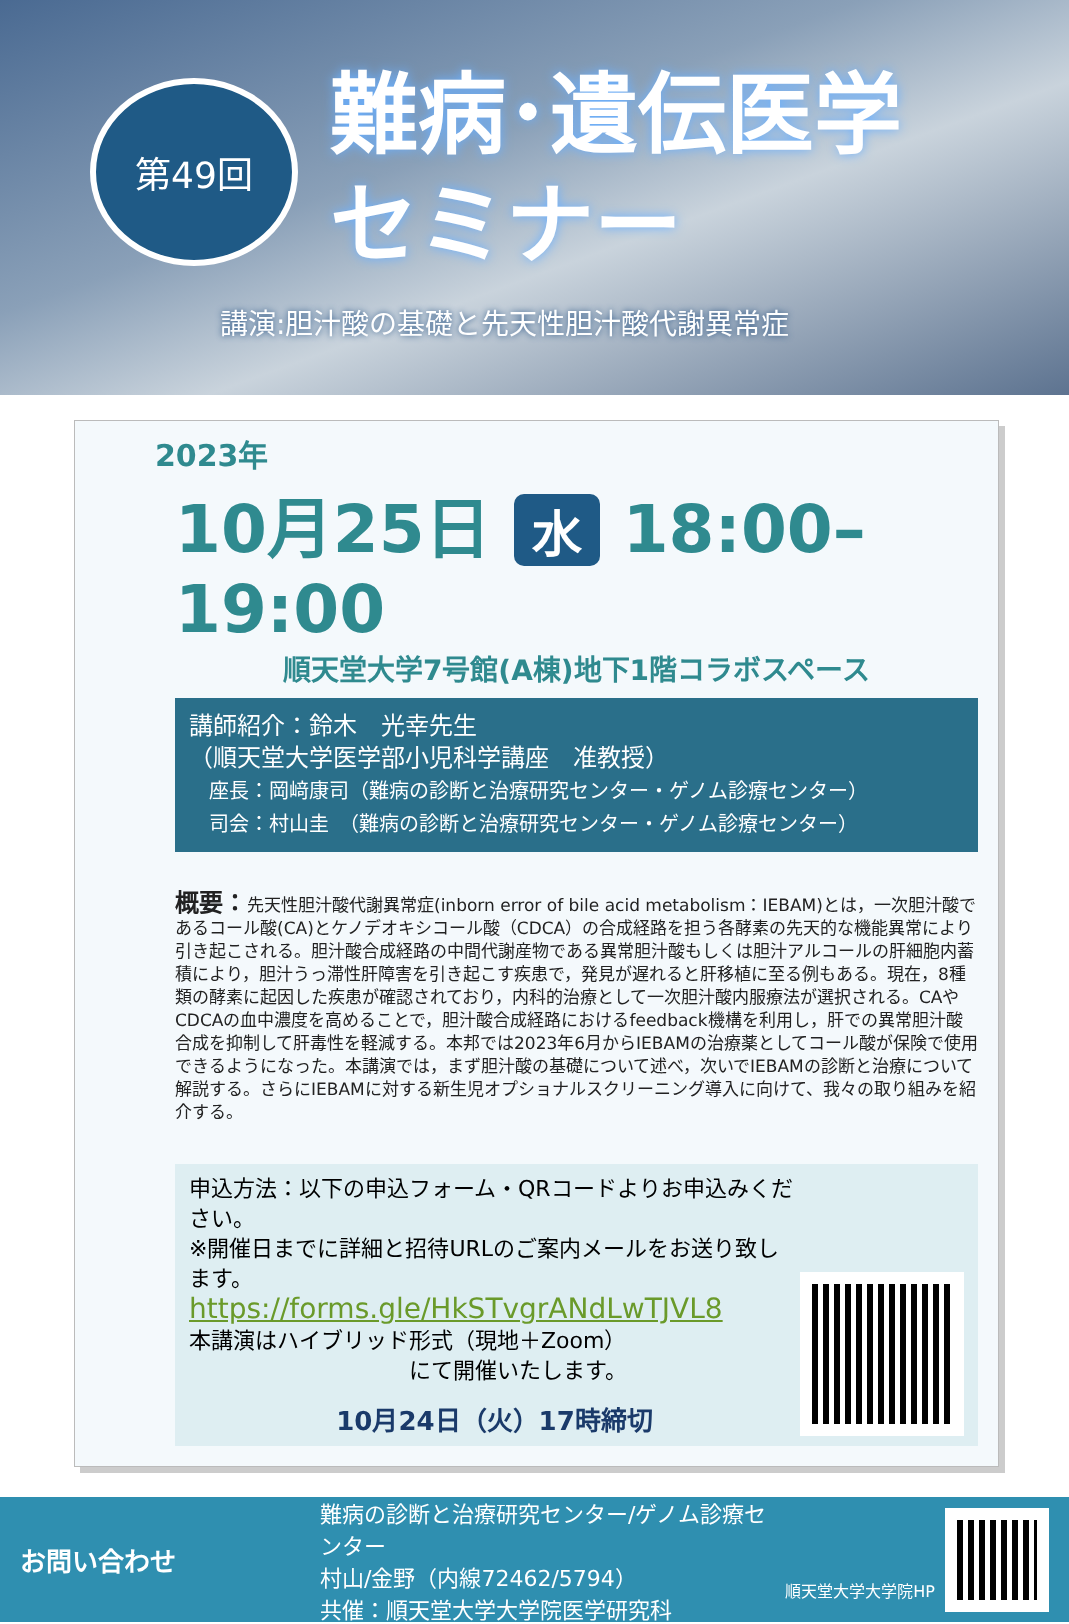第49回
難病･遺伝医学
セミナー
講演:胆汁酸の基礎と先天性胆汁酸代謝異常症
2023年
10月25日 水 18:00–19:00
順天堂大学7号館(A棟)地下1階コラボスペース
講師紹介：鈴木　光幸先生
（順天堂大学医学部小児科学講座　准教授）
　座長：岡﨑康司（難病の診断と治療研究センター・ゲノム診療センター）
　司会：村山圭　（難病の診断と治療研究センター・ゲノム診療センター）
概要：先天性胆汁酸代謝異常症(inborn error of bile acid metabolism：IEBAM)とは，一次胆汁酸であるコール酸(CA)とケノデオキシコール酸（CDCA）の合成経路を担う各酵素の先天的な機能異常により引き起こされる。胆汁酸合成経路の中間代謝産物である異常胆汁酸もしくは胆汁アルコールの肝細胞内蓄積により，胆汁うっ滞性肝障害を引き起こす疾患で，発見が遅れると肝移植に至る例もある。現在，8種類の酵素に起因した疾患が確認されており，内科的治療として一次胆汁酸内服療法が選択される。CAやCDCAの血中濃度を高めることで，胆汁酸合成経路におけるfeedback機構を利用し，肝での異常胆汁酸合成を抑制して肝毒性を軽減する。本邦では2023年6月からIEBAMの治療薬としてコール酸が保険で使用できるようになった。本講演では，まず胆汁酸の基礎について述べ，次いでIEBAMの診断と治療について解説する。さらにIEBAMに対する新生児オプショナルスクリーニング導入に向けて、我々の取り組みを紹介する。
申込方法：以下の申込フォーム・QRコードよりお申込みください。
※開催日までに詳細と招待URLのご案内メールをお送り致します。
https://forms.gle/HkSTvgrANdLwTJVL8
本講演はハイブリッド形式（現地＋Zoom）
　　　　　　　　　　にて開催いたします。
10月24日（火）17時締切
お問い合わせ
難病の診断と治療研究センター/ゲノム診療センター
村山/金野（内線72462/5794）
共催：順天堂大学大学院医学研究科
順天堂大学大学院HP